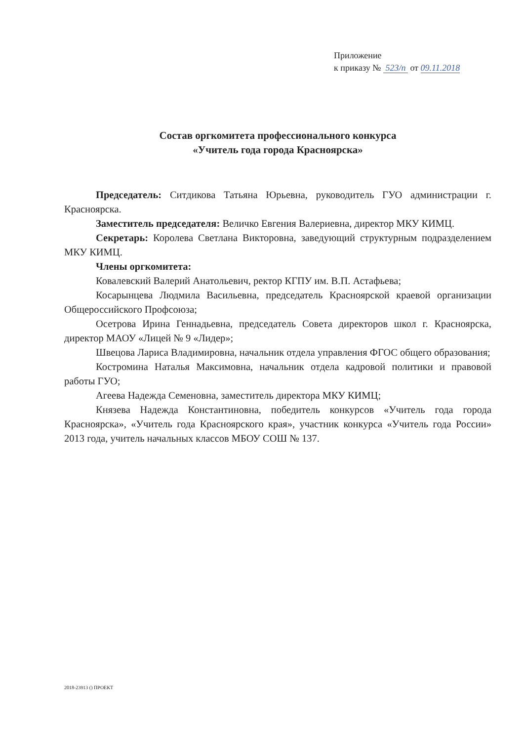Приложение
к приказу № 523/п от 09.11.2018
Состав оргкомитета профессионального конкурса
«Учитель года города Красноярска»
Председатель: Ситдикова Татьяна Юрьевна, руководитель ГУО администрации г. Красноярска.
Заместитель председателя: Величко Евгения Валериевна, директор МКУ КИМЦ.
Секретарь: Королева Светлана Викторовна, заведующий структурным подразделением МКУ КИМЦ.
Члены оргкомитета:
Ковалевский Валерий Анатольевич, ректор КГПУ им. В.П. Астафьева;
Косарынцева Людмила Васильевна, председатель Красноярской краевой организации Общероссийского Профсоюза;
Осетрова Ирина Геннадьевна, председатель Совета директоров школ г. Красноярска, директор МАОУ «Лицей № 9 «Лидер»;
Швецова Лариса Владимировна, начальник отдела управления ФГОС общего образования;
Костромина Наталья Максимовна, начальник отдела кадровой политики и правовой работы ГУО;
Агеева Надежда Семеновна, заместитель директора МКУ КИМЦ;
Князева Надежда Константиновна, победитель конкурсов «Учитель года города Красноярска», «Учитель года Красноярского края», участник конкурса «Учитель года России» 2013 года, учитель начальных классов МБОУ СОШ № 137.
2018-23913 () ПРОЕКТ